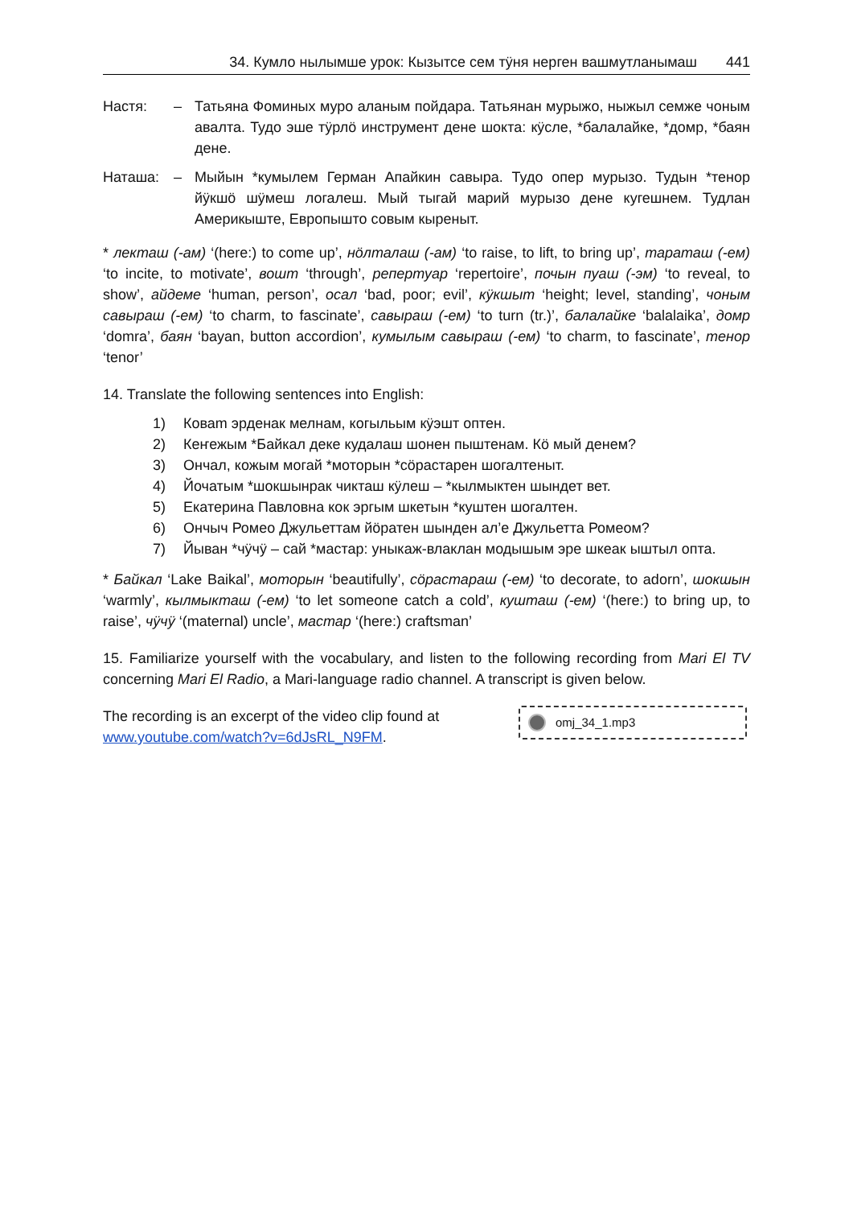34. Кумло нылымше урок: Кызытсе сем тӱня нерген вашмутланымаш 441
Настя: – Татьяна Фоминых мурo аланым пойдара. Татьянан мурыжо, ныжыл семже чоным авалта. Тудо эше тӱрлӧ инструмент дене шокта: кӱсле, *балалайке, *домр, *баян дене.
Наташа: – Мыйын *кумылем Герман Апайкин савыра. Тудо опер мурызо. Тудын *тенор йӱкшӧ шӱмеш логалеш. Мый тыгай марий мурызо дене кугешнем. Тудлан Америкыште, Европышто совым кыреныт.
* лекташ (-ам) ‘(here:) to come up’, нӧлталаш (-ам) ‘to raise, to lift, to bring up’, тараташ (-ем) ‘to incite, to motivate’, вошт ‘through’, репертуар ‘repertoire’, почын пуаш (-эм) ‘to reveal, to show’, айдеме ‘human, person’, осал ‘bad, poor; evil’, кӱкшыт ‘height; level, standing’, чоным савыраш (-ем) ‘to charm, to fascinate’, савыраш (-ем) ‘to turn (tr.)’, балалайке ‘balalaika’, домр ‘domra’, баян ‘bayan, button accordion’, кумылым савыраш (-ем) ‘to charm, to fascinate’, тенор ‘tenor’
14. Translate the following sentences into English:
1) Коваm эрденак мелнам, когыльым кӱэшт оптен.
2) Кеҥежым *Байкал деке кудалаш шонен пыштенам. Кӧ мый денем?
3) Ончал, кожым могай *моторын *сӧрастарен шогалтеныт.
4) Йочатым *шокшынрак чикташ кӱлеш – *кылмыктен шындет вет.
5) Екатерина Павловна кок эргым шкетын *куштен шогалтен.
6) Ончыч Ромео Джульеттам йӧратен шынден ал’е Джульетта Ромеом?
7) Йыван *чӱчӱ – сай *мастар: уныкаж-влаклан модышым эре шкеак ыштыл опта.
* Байкал ‘Lake Baikal’, моторын ‘beautifully’, сӧрастараш (-ем) ‘to decorate, to adorn’, шокшын ‘warmly’, кылмыкташ (-ем) ‘to let someone catch a cold’, кушташ (-ем) ‘(here:) to bring up, to raise’, чӱчӱ ‘(maternal) uncle’, мастар ‘(here:) craftsman’
15. Familiarize yourself with the vocabulary, and listen to the following recording from Mari El TV concerning Mari El Radio, a Mari-language radio channel. A transcript is given below.
The recording is an excerpt of the video clip found at
www.youtube.com/watch?v=6dJsRL_N9FM.
omj_34_1.mp3